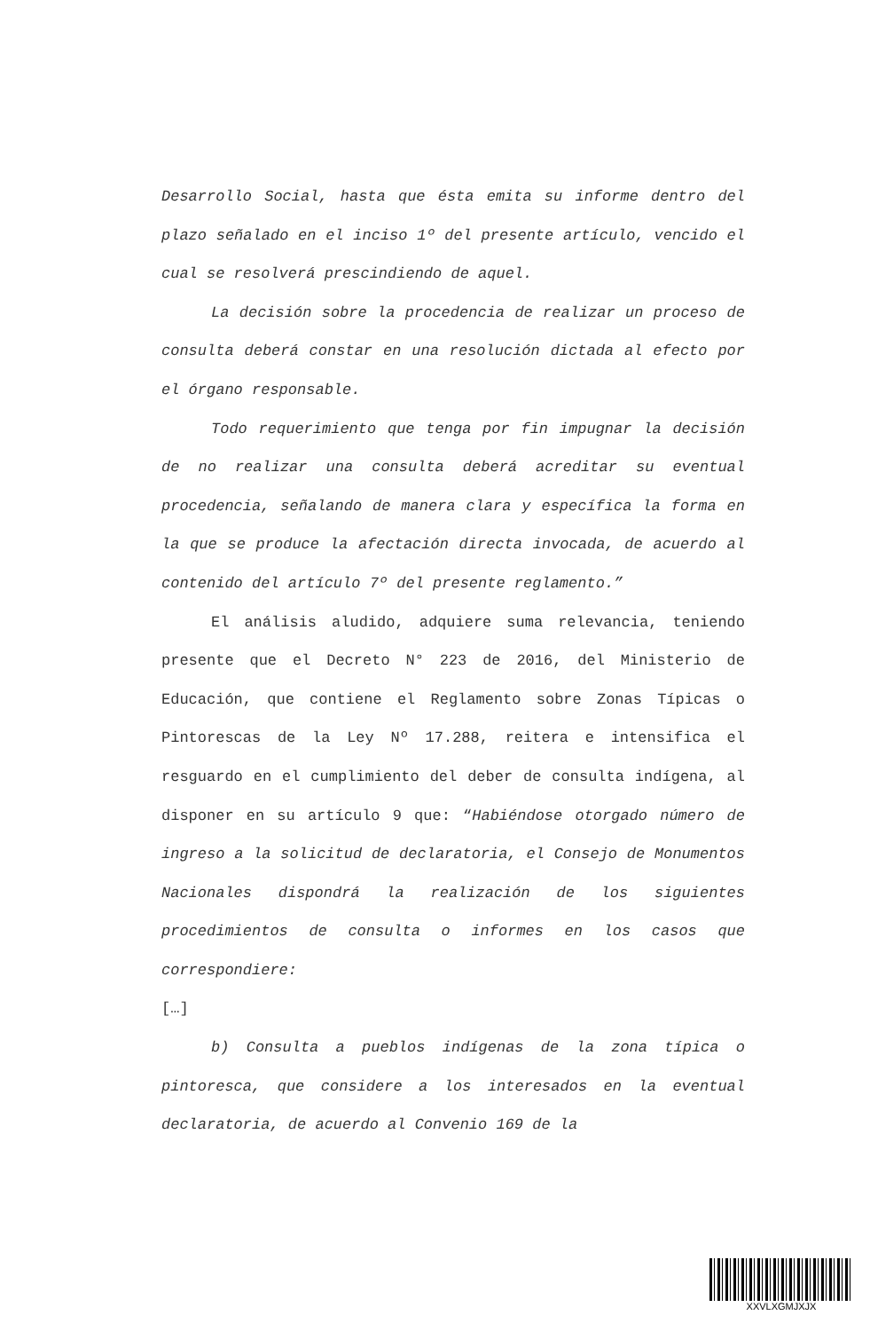Desarrollo Social, hasta que ésta emita su informe dentro del plazo señalado en el inciso 1º del presente artículo, vencido el cual se resolverá prescindiendo de aquel.
La decisión sobre la procedencia de realizar un proceso de consulta deberá constar en una resolución dictada al efecto por el órgano responsable.
Todo requerimiento que tenga por fin impugnar la decisión de no realizar una consulta deberá acreditar su eventual procedencia, señalando de manera clara y específica la forma en la que se produce la afectación directa invocada, de acuerdo al contenido del artículo 7º del presente reglamento.”
El análisis aludido, adquiere suma relevancia, teniendo presente que el Decreto N° 223 de 2016, del Ministerio de Educación, que contiene el Reglamento sobre Zonas Típicas o Pintorescas de la Ley Nº 17.288, reitera e intensifica el resguardo en el cumplimiento del deber de consulta indígena, al disponer en su artículo 9 que: “Habiéndose otorgado número de ingreso a la solicitud de declaratoria, el Consejo de Monumentos Nacionales dispondrá la realización de los siguientes procedimientos de consulta o informes en los casos que correspondiere:
[…]
b) Consulta a pueblos indígenas de la zona típica o pintoresca, que considere a los interesados en la eventual declaratoria, de acuerdo al Convenio 169 de la
XXVLXGMJXJX